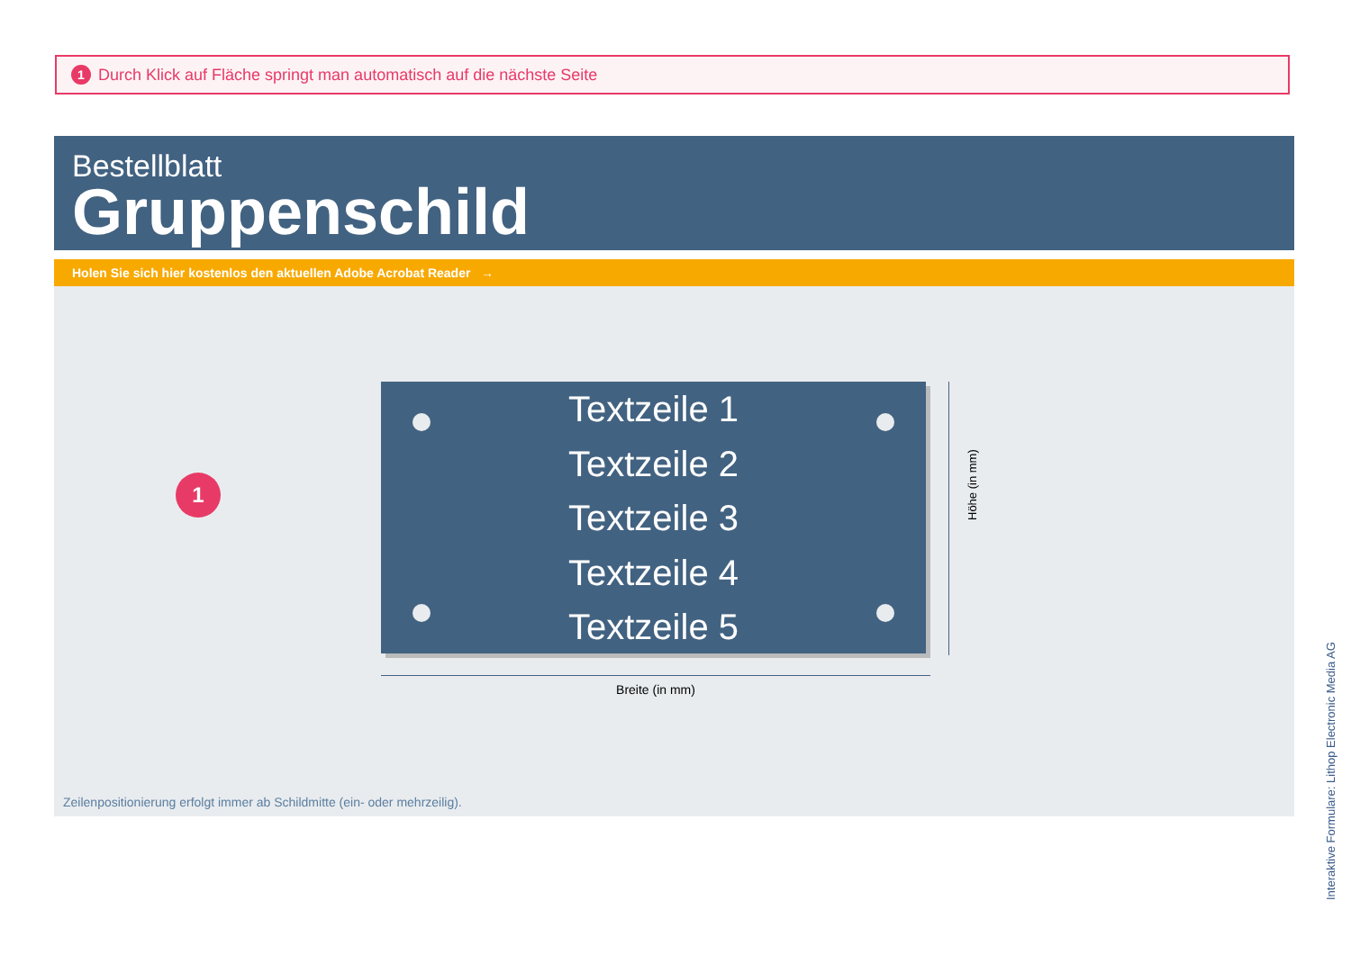1 Durch Klick auf Fläche springt man automatisch auf die nächste Seite
Bestellblatt
Gruppenschild
Holen Sie sich hier kostenlos den aktuellen Adobe Acrobat Reader →
1
Textzeile 1
Textzeile 2
Textzeile 3
Textzeile 4
Textzeile 5
Höhe (in mm)
Breite (in mm)
Zeilenpositionierung erfolgt immer ab Schildmitte (ein- oder mehrzeilig).
Interaktive Formulare: Lithop Electronic Media AG